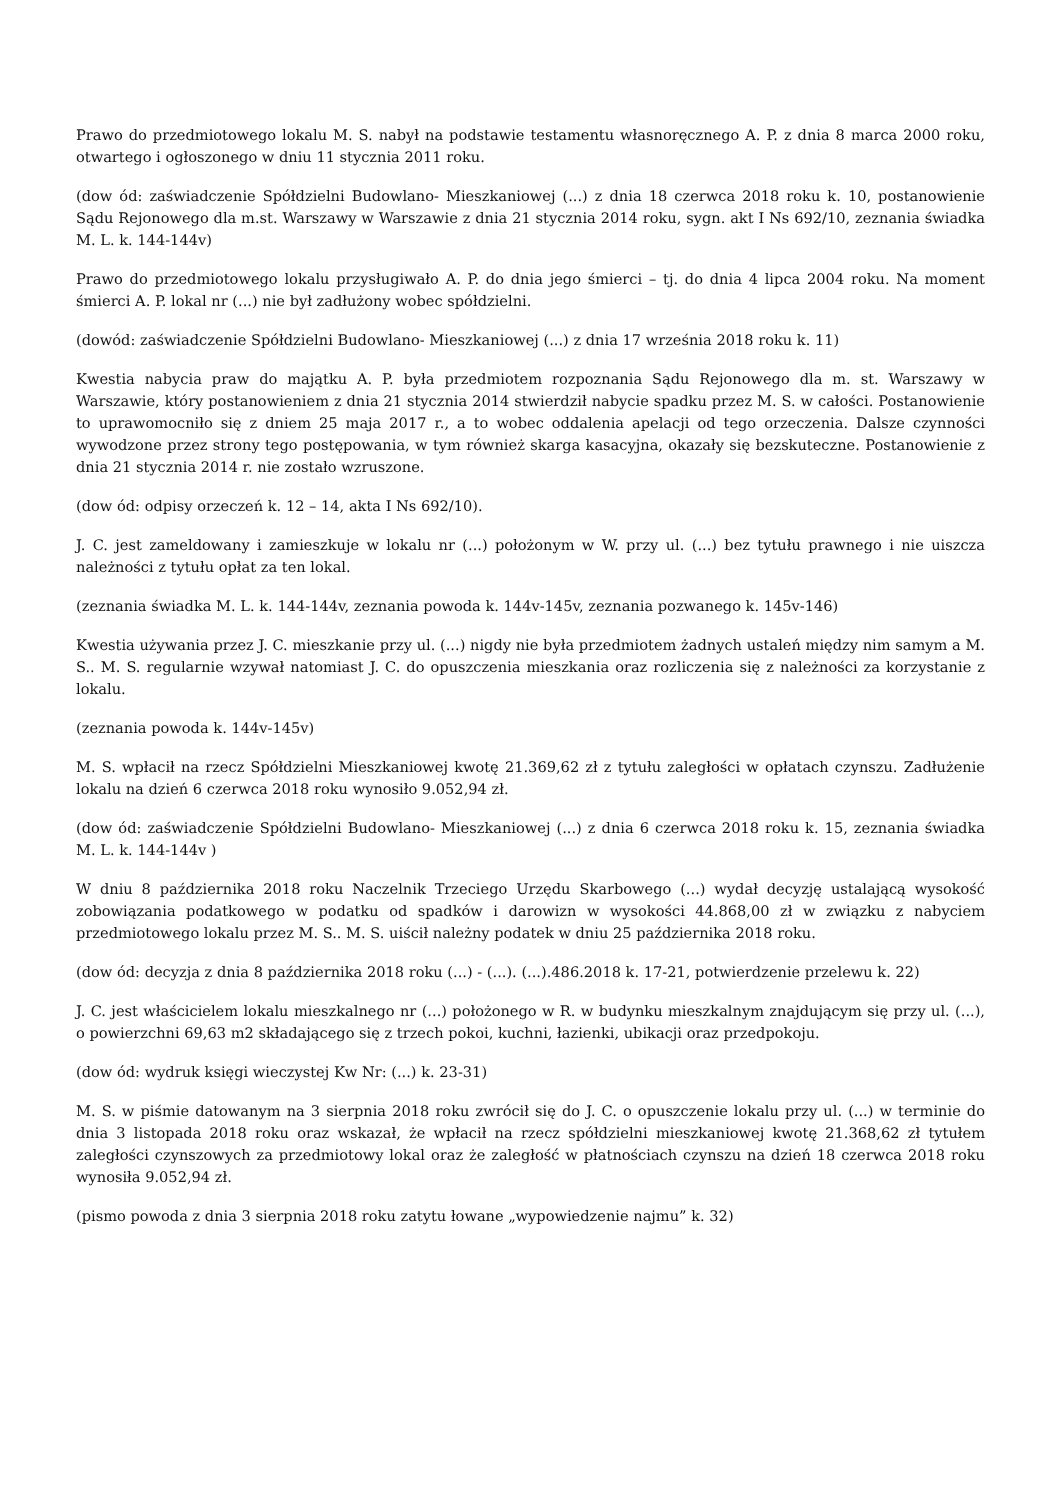Prawo do przedmiotowego lokalu M. S. nabył na podstawie testamentu własnoręcznego A. P. z dnia 8 marca 2000 roku, otwartego i ogłoszonego w dniu 11 stycznia 2011 roku.
(dow ód: zaświadczenie Spółdzielni Budowlano- Mieszkaniowej (...) z dnia 18 czerwca 2018 roku k. 10, postanowienie Sądu Rejonowego dla m.st. Warszawy w Warszawie z dnia 21 stycznia 2014 roku, sygn. akt I Ns 692/10, zeznania świadka M. L. k. 144-144v)
Prawo do przedmiotowego lokalu przysługiwało A. P. do dnia jego śmierci – tj. do dnia 4 lipca 2004 roku. Na moment śmierci A. P. lokal nr (...) nie był zadłużony wobec spółdzielni.
(dowód: zaświadczenie Spółdzielni Budowlano- Mieszkaniowej (...) z dnia 17 września 2018 roku k. 11)
Kwestia nabycia praw do majątku A. P. była przedmiotem rozpoznania Sądu Rejonowego dla m. st. Warszawy w Warszawie, który postanowieniem z dnia 21 stycznia 2014 stwierdził nabycie spadku przez M. S. w całości. Postanowienie to uprawomocniło się z dniem 25 maja 2017 r., a to wobec oddalenia apelacji od tego orzeczenia. Dalsze czynności wywodzone przez strony tego postępowania, w tym również skarga kasacyjna, okazały się bezskuteczne. Postanowienie z dnia 21 stycznia 2014 r. nie zostało wzruszone.
(dow ód: odpisy orzeczeń k. 12 – 14, akta I Ns 692/10).
J. C. jest zameldowany i zamieszkuje w lokalu nr (...) położonym w W. przy ul. (...) bez tytułu prawnego i nie uiszcza należności z tytułu opłat za ten lokal.
(zeznania świadka M. L. k. 144-144v, zeznania powoda k. 144v-145v, zeznania pozwanego k. 145v-146)
Kwestia używania przez J. C. mieszkanie przy ul. (...) nigdy nie była przedmiotem żadnych ustaleń między nim samym a M. S.. M. S. regularnie wzywał natomiast J. C. do opuszczenia mieszkania oraz rozliczenia się z należności za korzystanie z lokalu.
(zeznania powoda k. 144v-145v)
M. S. wpłacił na rzecz Spółdzielni Mieszkaniowej kwotę 21.369,62 zł z tytułu zaległości w opłatach czynszu. Zadłużenie lokalu na dzień 6 czerwca 2018 roku wynosiło 9.052,94 zł.
(dow ód: zaświadczenie Spółdzielni Budowlano- Mieszkaniowej (...) z dnia 6 czerwca 2018 roku k. 15, zeznania świadka M. L. k. 144-144v )
W dniu 8 października 2018 roku Naczelnik Trzeciego Urzędu Skarbowego (...) wydał decyzję ustalającą wysokość zobowiązania podatkowego w podatku od spadków i darowizn w wysokości 44.868,00 zł w związku z nabyciem przedmiotowego lokalu przez M. S.. M. S. uiścił należny podatek w dniu 25 października 2018 roku.
(dow ód: decyzja z dnia 8 października 2018 roku (...) - (...). (...).486.2018 k. 17-21, potwierdzenie przelewu k. 22)
J. C. jest właścicielem lokalu mieszkalnego nr (...) położonego w R. w budynku mieszkalnym znajdującym się przy ul. (...), o powierzchni 69,63 m2 składającego się z trzech pokoi, kuchni, łazienki, ubikacji oraz przedpokoju.
(dow ód: wydruk księgi wieczystej Kw Nr: (...) k. 23-31)
M. S. w piśmie datowanym na 3 sierpnia 2018 roku zwrócił się do J. C. o opuszczenie lokalu przy ul. (...) w terminie do dnia 3 listopada 2018 roku oraz wskazał, że wpłacił na rzecz spółdzielni mieszkaniowej kwotę 21.368,62 zł tytułem zaległości czynszowych za przedmiotowy lokal oraz że zaległość w płatnościach czynszu na dzień 18 czerwca 2018 roku wynosiła 9.052,94 zł.
(pismo powoda z dnia 3 sierpnia 2018 roku zatytu łowane „wypowiedzenie najmu” k. 32)